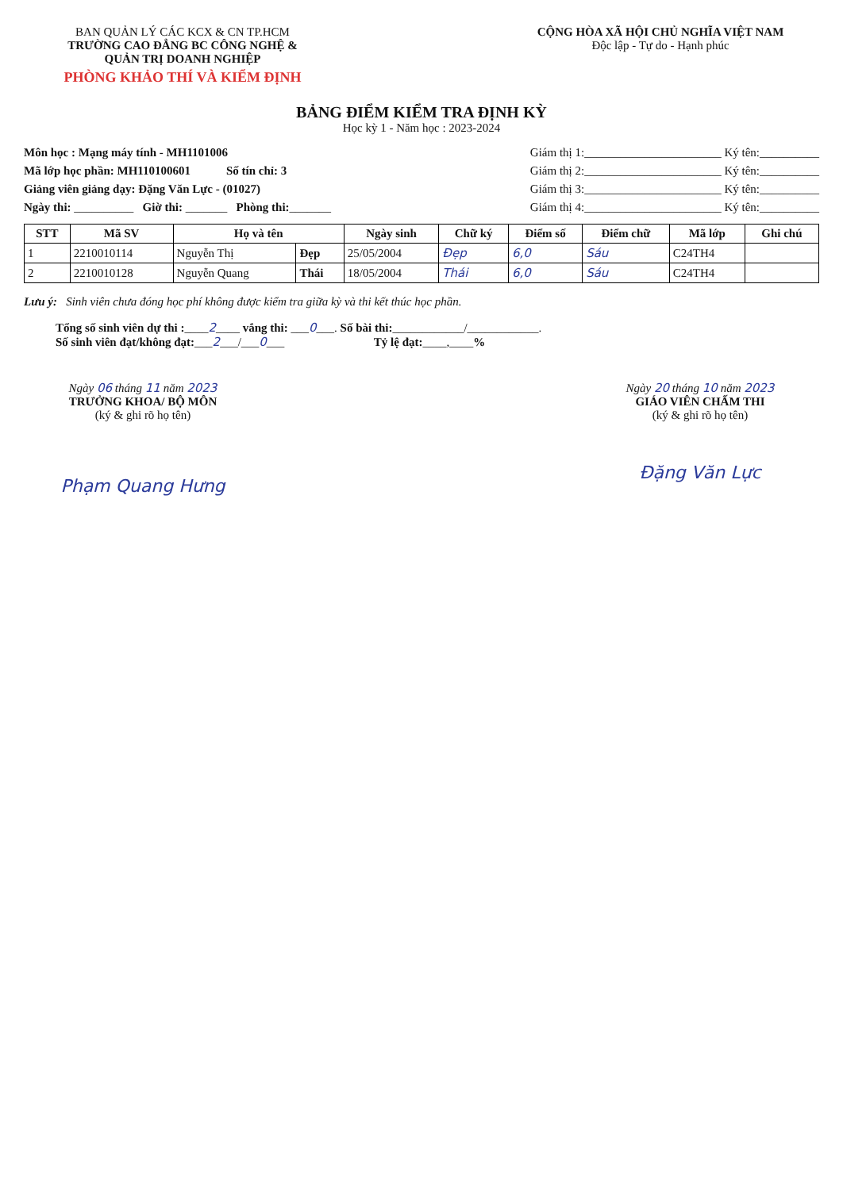BAN QUẢN LÝ CÁC KCX & CN TP.HCM
TRƯỜNG CAO ĐẲNG BC CÔNG NGHỆ & QUẢN TRỊ DOANH NGHIỆP
PHÒNG KHẢO THÍ VÀ KIỂM ĐỊNH
CỘNG HÒA XÃ HỘI CHỦ NGHĨA VIỆT NAM
Độc lập - Tự do - Hạnh phúc
BẢNG ĐIỂM KIỂM TRA ĐỊNH KỲ
Học kỳ 1 - Năm học : 2023-2024
Môn học : Mạng máy tính - MH1101006
Mã lớp học phần: MH110100601 Số tín chỉ: 3
Giảng viên giảng dạy: Đặng Văn Lực - (01027)
Ngày thi: __________ Giờ thi: _______ Phòng thi:_______
Giám thị 1:_______________________ Ký tên:__________
Giám thị 2:_______________________ Ký tên:__________
Giám thị 3:_______________________ Ký tên:__________
Giám thị 4:_______________________ Ký tên:__________
| STT | Mã SV | Họ và tên | | Ngày sinh | Chữ ký | Điểm số | Điểm chữ | Mã lớp | Ghi chú |
| --- | --- | --- | --- | --- | --- | --- | --- | --- | --- |
| 1 | 2210010114 | Nguyễn Thị | Đẹp | 25/05/2004 | Đẹp | 6,0 | Sáu | C24TH4 | |
| 2 | 2210010128 | Nguyễn Quang | Thái | 18/05/2004 | Thái | 6,0 | Sáu | C24TH4 | |
Lưu ý: Sinh viên chưa đóng học phí không được kiểm tra giữa kỳ và thi kết thúc học phần.
Tổng số sinh viên dự thi :____2____ vắng thi: ___0___. Số bài thi:____________/____________.
Số sinh viên đạt/không đạt:___2___/___0___ Tỷ lệ đạt:____,____%
Ngày 06 tháng 11 năm 2023
TRƯỞNG KHOA/ BỘ MÔN
(ký & ghi rõ họ tên)
Phạm Quang Hưng
Ngày 20 tháng 10 năm 2023
GIÁO VIÊN CHẤM THI
(ký & ghi rõ họ tên)
Đặng Văn Lực